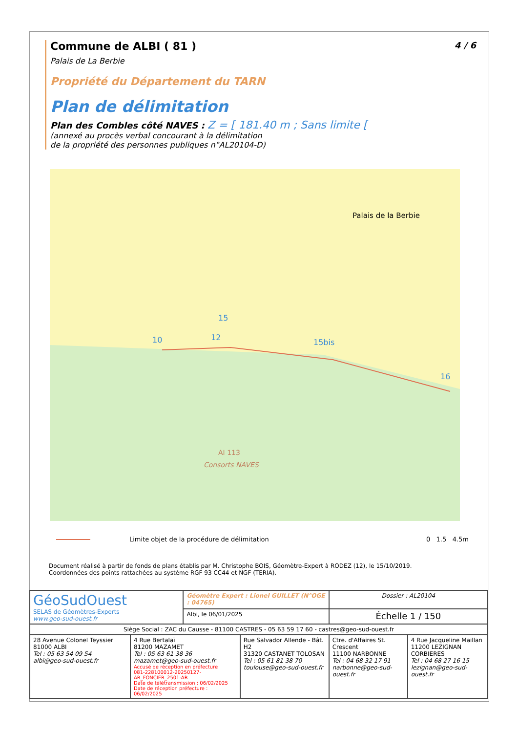4 / 6
Commune de ALBI ( 81 )
Palais de La Berbie
Propriété du Département du TARN
Plan de délimitation
Plan des Combles côté NAVES : Z = [ 181.40 m ; Sans limite [
(annexé au procès verbal concourant à la délimitation
de la propriété des personnes publiques n°AL20104-D)
Palais de la Berbie
AI 113
Consorts NAVES
10
12
15
15bis
16
Limite objet de la procédure de délimitation 0 1.5 4.5m
Document réalisé à partir de fonds de plans établis par M. Christophe BOIS, Géomètre-Expert à RODEZ (12), le 15/10/2019.
Coordonnées des points rattachées au système RGF 93 CC44 et NGF (TERIA).
| GéoSudOuest SELAS de Géomètres-Experts www.geo-sud-ouest.fr | | Géomètre Expert : Lionel GUILLET (N°OGE : 04765) | | Dossier : AL20104 | |
| | | Albi, le 06/01/2025 | | Échelle 1 / 150 | |
| Siège Social : ZAC du Causse - 81100 CASTRES - 05 63 59 17 60 - castres@geo-sud-ouest.fr | | | | | |
| 28 Avenue Colonel Teyssier 81000 ALBI Tel : 05 63 54 09 54 albi@geo-sud-ouest.fr | 4 Rue Bertalaï 81200 MAZAMET Tel : 05 63 61 38 36 mazamet@geo-sud-ouest.fr Accusé de réception en préfecture 081-228100012-20250127-AR_FONCIER_2501-AR Date de télétransmission : 06/02/2025 Date de réception préfecture : 06/02/2025 | | Rue Salvador Allende - Bât. H2 31320 CASTANET TOLOSAN Tel : 05 61 81 38 70 toulouse@geo-sud-ouest.fr | Ctre. d'Affaires St. Crescent 11100 NARBONNE Tel : 04 68 32 17 91 narbonne@geo-sud-ouest.fr | 4 Rue Jacqueline Maillan 11200 LEZIGNAN CORBIERES Tel : 04 68 27 16 15 lezignan@geo-sud-ouest.fr |